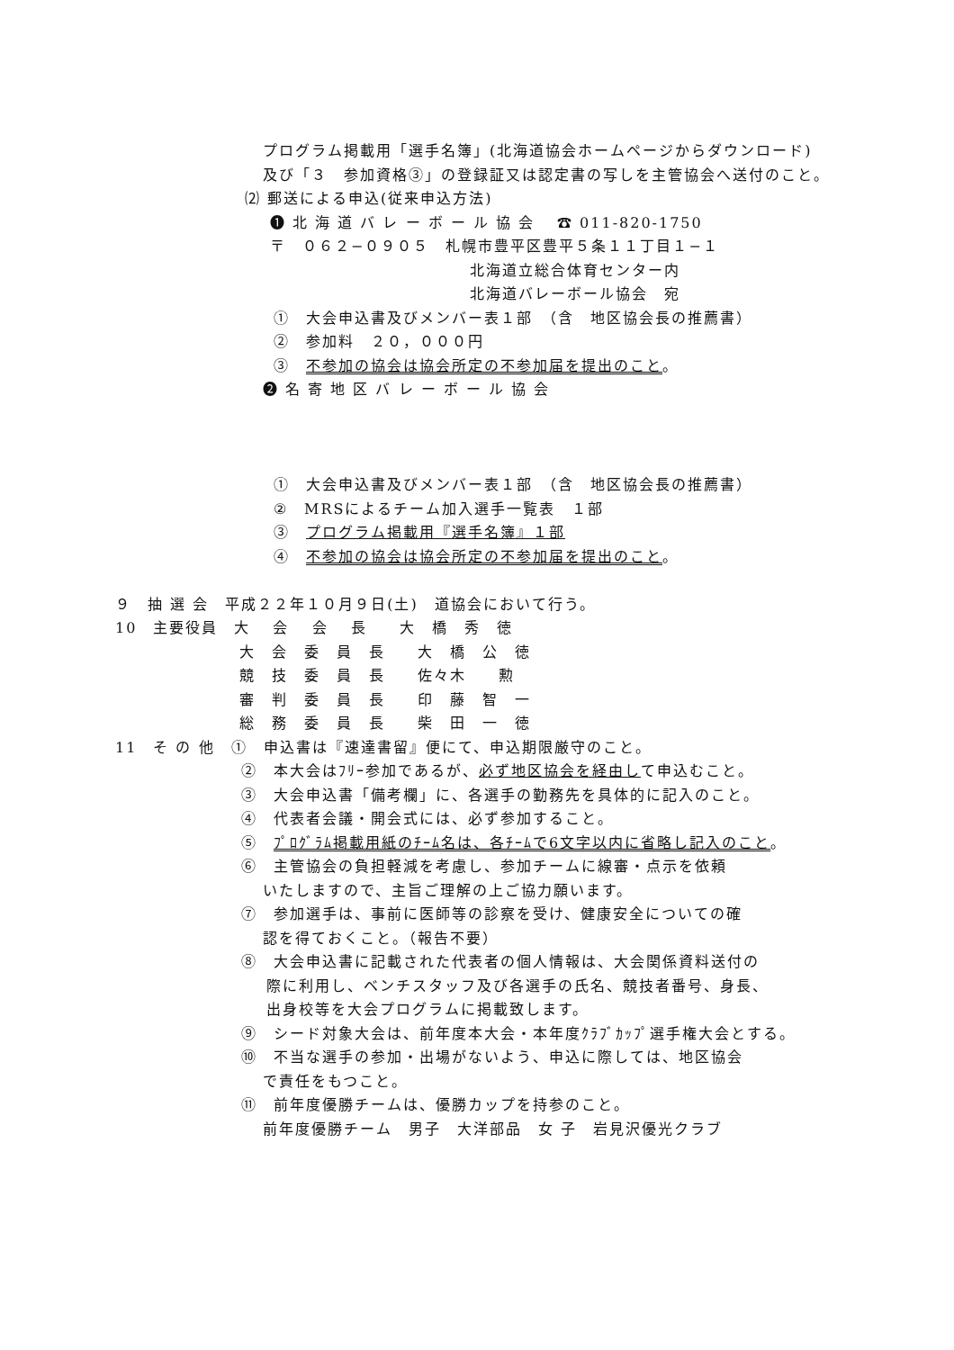プログラム掲載用「選手名簿」(北海道協会ホームページからダウンロード)
及び「３　参加資格③」の登録証又は認定書の写しを主管協会へ送付のこと。
⑵ 郵送による申込(従来申込方法)
❶ 北 海 道 バ レ ー ボ ー ル 協 会　 ☎ 011-820-1750
〒　０６２−０９０５　札幌市豊平区豊平５条１１丁目１−１
北海道立総合体育センター内
北海道バレーボール協会　宛
①　大会申込書及びメンバー表１部　（含　地区協会長の推薦書）
②　参加料　２０，０００円
③　不参加の協会は協会所定の不参加届を提出のこと。
❷ 名 寄 地 区 バ レ ー ボ ー ル 協 会
①　大会申込書及びメンバー表１部　（含　地区協会長の推薦書）
②　MRSによるチーム加入選手一覧表　１部
③　プログラム掲載用『選手名簿』１部
④　不参加の協会は協会所定の不参加届を提出のこと。
９　抽 選 会　平成２２年１０月９日(土)　道協会において行う。
10　主要役員　大　 会　 会　 長　　大　橋　秀　徳
大　会　委　員　長　　大　橋　公　徳
競　技　委　員　長　　佐々木　　勲
審　判　委　員　長　　印　藤　智　一
総　務　委　員　長　　柴　田　一　徳
11　そ の 他　①　申込書は『速達書留』便にて、申込期限厳守のこと。
②　本大会はﾌﾘｰ参加であるが、必ず地区協会を経由して申込むこと。
③　大会申込書「備考欄」に、各選手の勤務先を具体的に記入のこと。
④　代表者会議・開会式には、必ず参加すること。
⑤　ﾌﾟﾛｸﾞﾗﾑ掲載用紙のﾁｰﾑ名は、各ﾁｰﾑで6文字以内に省略し記入のこと。
⑥　主管協会の負担軽減を考慮し、参加チームに線審・点示を依頼
いたしますので、主旨ご理解の上ご協力願います。
⑦　参加選手は、事前に医師等の診察を受け、健康安全についての確
認を得ておくこと。（報告不要）
⑧　大会申込書に記載された代表者の個人情報は、大会関係資料送付の
際に利用し、ベンチスタッフ及び各選手の氏名、競技者番号、身長、
出身校等を大会プログラムに掲載致します。
⑨　シード対象大会は、前年度本大会・本年度ｸﾗﾌﾞｶｯﾌﾟ選手権大会とする。
⑩　不当な選手の参加・出場がないよう、申込に際しては、地区協会
で責任をもつこと。
⑪　前年度優勝チームは、優勝カップを持参のこと。
前年度優勝チーム　男子　大洋部品　女 子　岩見沢優光クラブ